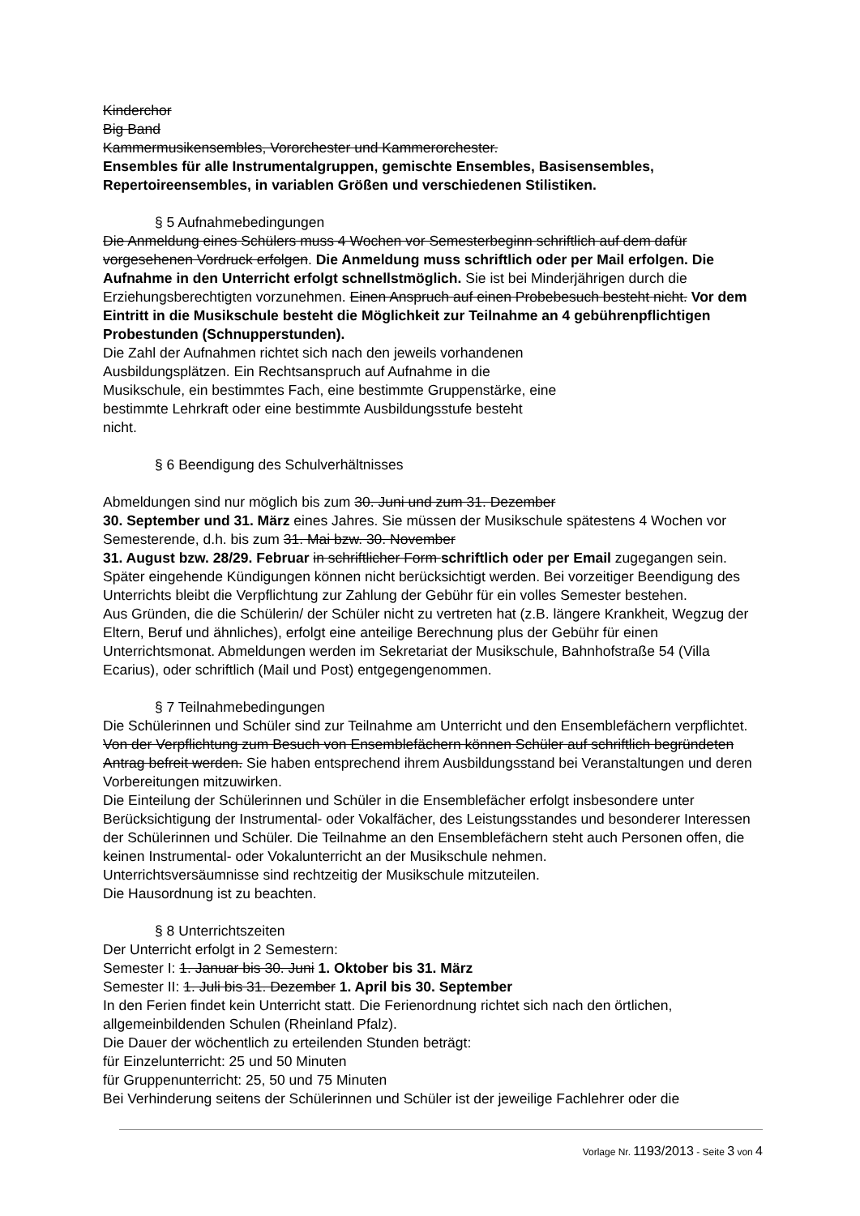Kinderchor
Big Band
Kammermusikensembles, Vororchester und Kammerorchester.
Ensembles für alle Instrumentalgruppen, gemischte Ensembles, Basisensembles, Repertoireensembles, in variablen Größen und verschiedenen Stilistiken.
§ 5 Aufnahmebedingungen
Die Anmeldung eines Schülers muss 4 Wochen vor Semesterbeginn schriftlich auf dem dafür vorgesehenen Vordruck erfolgen. Die Anmeldung muss schriftlich oder per Mail erfolgen. Die Aufnahme in den Unterricht erfolgt schnellstmöglich. Sie ist bei Minderjährigen durch die Erziehungsberechtigten vorzunehmen. Einen Anspruch auf einen Probebesuch besteht nicht. Vor dem Eintritt in die Musikschule besteht die Möglichkeit zur Teilnahme an 4 gebührenpflichtigen Probestunden (Schnupperstunden).
Die Zahl der Aufnahmen richtet sich nach den jeweils vorhandenen
Ausbildungsplätzen. Ein Rechtsanspruch auf Aufnahme in die
Musikschule, ein bestimmtes Fach, eine bestimmte Gruppenstärke, eine
bestimmte Lehrkraft oder eine bestimmte Ausbildungsstufe besteht
nicht.
§ 6 Beendigung des Schulverhältnisses
Abmeldungen sind nur möglich bis zum 30. Juni und zum 31. Dezember
30. September und 31. März eines Jahres. Sie müssen der Musikschule spätestens 4 Wochen vor Semesterende, d.h. bis zum 31. Mai bzw. 30. November
31. August bzw. 28/29. Februar in schriftlicher Form schriftlich oder per Email zugegangen sein. Später eingehende Kündigungen können nicht berücksichtigt werden. Bei vorzeitiger Beendigung des Unterrichts bleibt die Verpflichtung zur Zahlung der Gebühr für ein volles Semester bestehen.
Aus Gründen, die die Schülerin/ der Schüler nicht zu vertreten hat (z.B. längere Krankheit, Wegzug der Eltern, Beruf und ähnliches), erfolgt eine anteilige Berechnung plus der Gebühr für einen Unterrichtsmonat. Abmeldungen werden im Sekretariat der Musikschule, Bahnhofstraße 54 (Villa Ecarius), oder schriftlich (Mail und Post) entgegengenommen.
§ 7 Teilnahmebedingungen
Die Schülerinnen und Schüler sind zur Teilnahme am Unterricht und den Ensemblefächern verpflichtet. Von der Verpflichtung zum Besuch von Ensemblefächern können Schüler auf schriftlich begründeten Antrag befreit werden. Sie haben entsprechend ihrem Ausbildungsstand bei Veranstaltungen und deren Vorbereitungen mitzuwirken.
Die Einteilung der Schülerinnen und Schüler in die Ensemblefächer erfolgt insbesondere unter Berücksichtigung der Instrumental- oder Vokalfächer, des Leistungsstandes und besonderer Interessen der Schülerinnen und Schüler. Die Teilnahme an den Ensemblefächern steht auch Personen offen, die keinen Instrumental- oder Vokalunterricht an der Musikschule nehmen.
Unterrichtsversäumnisse sind rechtzeitig der Musikschule mitzuteilen.
Die Hausordnung ist zu beachten.
§ 8 Unterrichtszeiten
Der Unterricht erfolgt in 2 Semestern:
Semester I: 1. Januar bis 30. Juni 1. Oktober bis 31. März
Semester II: 1. Juli bis 31. Dezember 1. April bis 30. September
In den Ferien findet kein Unterricht statt. Die Ferienordnung richtet sich nach den örtlichen, allgemeinbildenden Schulen (Rheinland Pfalz).
Die Dauer der wöchentlich zu erteilenden Stunden beträgt:
für Einzelunterricht: 25 und 50 Minuten
für Gruppenunterricht: 25, 50 und 75 Minuten
Bei Verhinderung seitens der Schülerinnen und Schüler ist der jeweilige Fachlehrer oder die
Vorlage Nr. 1193/2013 - Seite 3 von 4